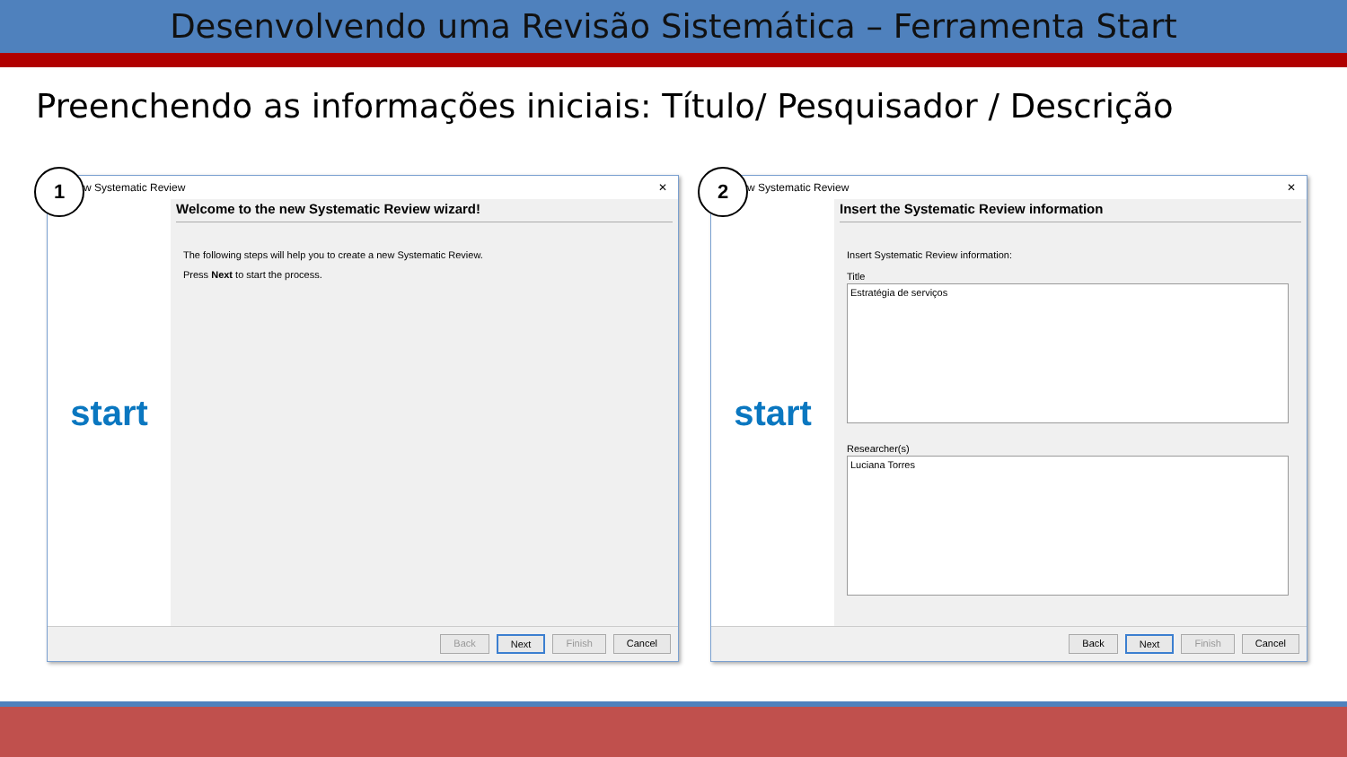Desenvolvendo uma Revisão Sistemática – Ferramenta Start
Preenchendo as informações iniciais: Título/ Pesquisador / Descrição
1
w Systematic Review ✕
start
Welcome to the new Systematic Review wizard!
The following steps will help you to create a new Systematic Review.
Press Next to start the process.
Back Next Finish Cancel
2
w Systematic Review ✕
start
Insert the Systematic Review information
Insert Systematic Review information:
Title
Estratégia de serviços
Researcher(s)
Luciana Torres
Back Next Finish Cancel